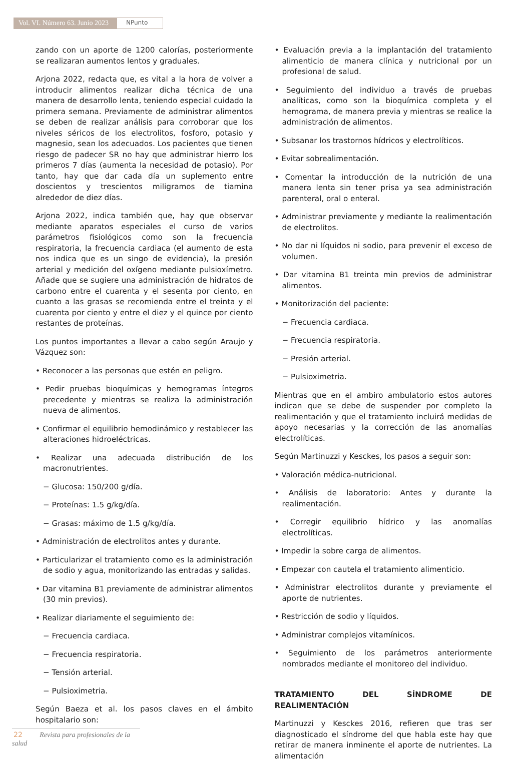Vol. VI. Número 63. Junio 2023
NPunto
zando con un aporte de 1200 calorías, posteriormente se realizaran aumentos lentos y graduales.
Arjona 2022, redacta que, es vital a la hora de volver a introducir alimentos realizar dicha técnica de una manera de desarrollo lenta, teniendo especial cuidado la primera semana. Previamente de administrar alimentos se deben de realizar análisis para corroborar que los niveles séricos de los electrolitos, fosforo, potasio y magnesio, sean los adecuados. Los pacientes que tienen riesgo de padecer SR no hay que administrar hierro los primeros 7 días (aumenta la necesidad de potasio). Por tanto, hay que dar cada día un suplemento entre doscientos y trescientos miligramos de tiamina alrededor de diez días.
Arjona 2022, indica también que, hay que observar mediante aparatos especiales el curso de varios parámetros fisiológicos como son la frecuencia respiratoria, la frecuencia cardiaca (el aumento de esta nos indica que es un singo de evidencia), la presión arterial y medición del oxígeno mediante pulsioxímetro. Añade que se sugiere una administración de hidratos de carbono entre el cuarenta y el sesenta por ciento, en cuanto a las grasas se recomienda entre el treinta y el cuarenta por ciento y entre el diez y el quince por ciento restantes de proteínas.
Los puntos importantes a llevar a cabo según Araujo y Vázquez son:
• Reconocer a las personas que estén en peligro.
• Pedir pruebas bioquímicas y hemogramas íntegros precedente y mientras se realiza la administración nueva de alimentos.
• Confirmar el equilibrio hemodinámico y restablecer las alteraciones hidroeléctricas.
• Realizar una adecuada distribución de los macronutrientes.
− Glucosa: 150/200 g/día.
− Proteínas: 1.5 g/kg/día.
− Grasas: máximo de 1.5 g/kg/día.
• Administración de electrolitos antes y durante.
• Particularizar el tratamiento como es la administración de sodio y agua, monitorizando las entradas y salidas.
• Dar vitamina B1 previamente de administrar alimentos (30 min previos).
• Realizar diariamente el seguimiento de:
− Frecuencia cardiaca.
− Frecuencia respiratoria.
− Tensión arterial.
− Pulsioximetria.
Según Baeza et al. los pasos claves en el ámbito hospitalario son:
• Evaluación previa a la implantación del tratamiento alimenticio de manera clínica y nutricional por un profesional de salud.
• Seguimiento del individuo a través de pruebas analíticas, como son la bioquímica completa y el hemograma, de manera previa y mientras se realice la administración de alimentos.
• Subsanar los trastornos hídricos y electrolíticos.
• Evitar sobrealimentación.
• Comentar la introducción de la nutrición de una manera lenta sin tener prisa ya sea administración parenteral, oral o enteral.
• Administrar previamente y mediante la realimentación de electrolitos.
• No dar ni líquidos ni sodio, para prevenir el exceso de volumen.
• Dar vitamina B1 treinta min previos de administrar alimentos.
• Monitorización del paciente:
− Frecuencia cardiaca.
− Frecuencia respiratoria.
− Presión arterial.
− Pulsioximetria.
Mientras que en el ambiro ambulatorio estos autores indican que se debe de suspender por completo la realimentación y que el tratamiento incluirá medidas de apoyo necesarias y la corrección de las anomalías electrolíticas.
Según Martinuzzi y Kesckes, los pasos a seguir son:
• Valoración médica-nutricional.
• Análisis de laboratorio: Antes y durante la realimentación.
• Corregir equilibrio hídrico y las anomalías electrolíticas.
• Impedir la sobre carga de alimentos.
• Empezar con cautela el tratamiento alimenticio.
• Administrar electrolitos durante y previamente el aporte de nutrientes.
• Restricción de sodio y líquidos.
• Administrar complejos vitamínicos.
• Seguimiento de los parámetros anteriormente nombrados mediante el monitoreo del individuo.
TRATAMIENTO DEL SÍNDROME DE REALIMENTACIÓN
Martinuzzi y Kesckes 2016, refieren que tras ser diagnosticado el síndrome del que habla este hay que retirar de manera inminente el aporte de nutrientes. La alimentación
22 Revista para profesionales de la salud